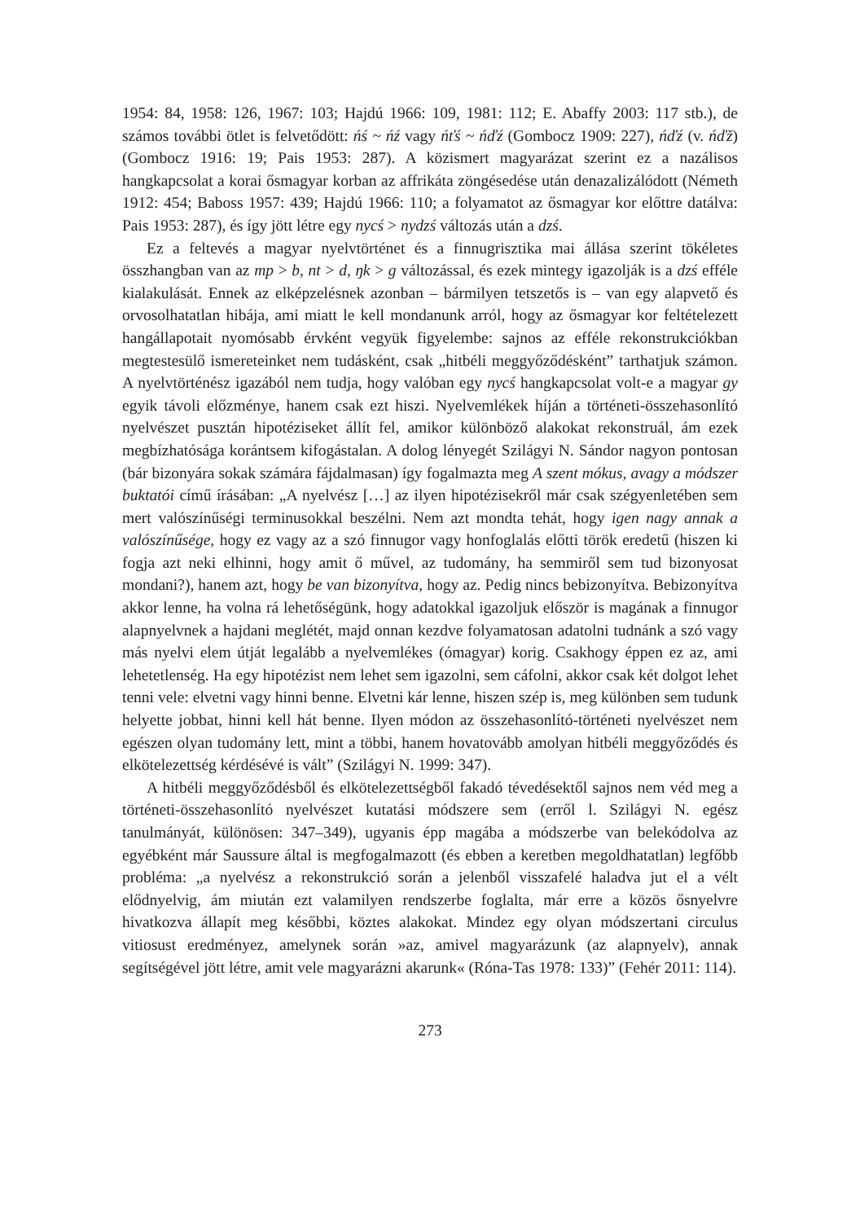1954: 84, 1958: 126, 1967: 103; Hajdú 1966: 109, 1981: 112; E. Abaffy 2003: 117 stb.), de számos további ötlet is felvetődött: ńś ~ ńź vagy ńťś ~ ńďź (Gombocz 1909: 227), ńďź (v. ńďž) (Gombocz 1916: 19; Pais 1953: 287). A közismert magyarázat szerint ez a nazálisos hangkapcsolat a korai ősmagyar korban az affrikáta zöngésedése után denazalizálódott (Németh 1912: 454; Baboss 1957: 439; Hajdú 1966: 110; a folyamatot az ősmagyar kor előttre datálva: Pais 1953: 287), és így jött létre egy nycś > nydzś változás után a dzś.
Ez a feltevés a magyar nyelvtörténet és a finnugrisztika mai állása szerint tökéletes összhangban van az mp > b, nt > d, ŋk > g változással, és ezek mintegy igazolják is a dzś efféle kialakulását. Ennek az elképzelésnek azonban – bármilyen tetszetős is – van egy alapvető és orvosolhatatlan hibája, ami miatt le kell mondanunk arról, hogy az ősmagyar kor feltételezett hangállapotait nyomósabb érvként vegyük figyelembe: sajnos az efféle rekonstrukciókban megtestesülő ismereteinket nem tudásként, csak „hitbéli meggyőződésként” tarthatjuk számon. A nyelvtörténész igazából nem tudja, hogy valóban egy nycś hangkapcsolat volt-e a magyar gy egyik távoli előzménye, ha­nem csak ezt hiszi. Nyelvemlékek híján a történeti-összehasonlító nyelvészet pusztán hipotéziseket állít fel, amikor különböző alakokat rekonstruál, ám ezek megbízha­tósága korántsem kifogástalan. A dolog lényegét Szilágyi N. Sándor nagyon ponto­san (bár bizonyára sokak számára fájdalmasan) így fogalmazta meg A szent mókus, avagy a módszer buktatói című írásában: „A nyelvész […] az ilyen hipotézisekről már csak szégyenletében sem mert valószínűségi terminusokkal beszélni. Nem azt mond­ta tehát, hogy igen nagy annak a valószínűsége, hogy ez vagy az a szó finnugor vagy honfoglalás előtti török eredetű (hiszen ki fogja azt neki elhinni, hogy amit ő művel, az tudomány, ha semmiről sem tud bizonyosat mondani?), hanem azt, hogy be van bizonyítva, hogy az. Pedig nincs bebizonyítva. Bebizonyítva akkor lenne, ha volna rá lehetőségünk, hogy adatokkal igazoljuk először is magának a finnugor alapnyelvnek a hajdani meglétét, majd onnan kezdve folyamatosan adatolni tudnánk a szó vagy más nyelvi elem útját legalább a nyelvemlékes (ómagyar) korig. Csakhogy éppen ez az, ami lehetetlenség. Ha egy hipotézist nem lehet sem igazolni, sem cáfolni, akkor csak két dolgot lehet tenni vele: elvetni vagy hinni benne. Elvetni kár lenne, hiszen szép is, meg különben sem tudunk helyette jobbat, hinni kell hát benne. Ilyen módon az összehasonlító-történeti nyelvészet nem egészen olyan tudomány lett, mint a töb­bi, hanem hovatovább amolyan hitbéli meggyőződés és elkötelezettség kérdésévé is vált” (Szilágyi N. 1999: 347).
A hitbéli meggyőződésből és elkötelezettségből fakadó tévedésektől sajnos nem véd meg a történeti-összehasonlító nyelvészet kutatási módszere sem (erről l. Szilágyi N. egész tanulmányát, különösen: 347–349), ugyanis épp magába a módszerbe van bele­kódolva az egyébként már Saussure által is megfogalmazott (és ebben a keretben meg­oldhatatlan) legfőbb probléma: „a nyelvész a rekonstrukció során a jelenből visszafelé haladva jut el a vélt elődnyelvig, ám miután ezt valamilyen rendszerbe foglalta, már erre a közös ősnyelvre hivatkozva állapít meg későbbi, köztes alakokat. Mindez egy olyan módszertani circulus vitiosust eredményez, amelynek során »az, amivel magya­rázunk (az alapnyelv), annak segítségével jött létre, amit vele magyarázni akarunk« (Róna-Tas 1978: 133)” (Fehér 2011: 114).
273